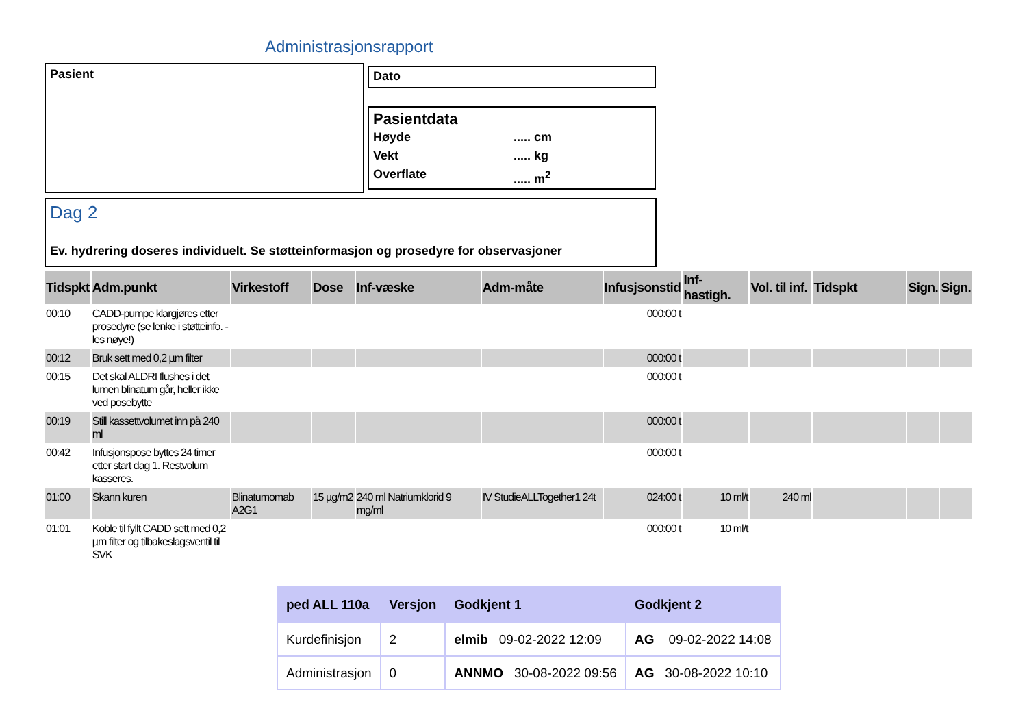Administrasjonsrapport
Pasient Dato
Pasientdata
Høyde..... cm Vekt..... kg Overflate..... m<sup>2</sup>
Dag 2
Ev. hydrering doseres individuelt. Se støtteinformasjon og prosedyre for observasjoner
| Tidspkt | Adm.punkt | Virkestoff | Dose | Inf-væske | Adm-måte | Infusjsonstid | Inf-hastigh. | Vol. til inf. | Tidspkt | Sign. | Sign. |
| --- | --- | --- | --- | --- | --- | --- | --- | --- | --- | --- | --- |
| 00:10 | CADD-pumpe klargjøres etter prosedyre (se lenke i støtteinfo. - les nøye!) | | | | | 000:00 t | | | | | |
| 00:12 | Bruk sett med 0,2 µm filter | | | | | 000:00 t | | | | | |
| 00:15 | Det skal ALDRI flushes i det lumen blinatum går, heller ikke ved posebytte | | | | | 000:00 t | | | | | |
| 00:19 | Still kassettvolumet inn på 240 ml | | | | | 000:00 t | | | | | |
| 00:42 | Infusjonspose byttes 24 timer etter start dag 1. Restvolum kasseres. | | | | | 000:00 t | | | | | |
| 01:00 | Skann kuren | Blinatumomab A2G1 | 15 µg/m2 | 240 ml Natriumklorid 9 mg/ml | IV StudieALLTogether1 24t | 024:00 t | 10 ml/t | 240 ml | | | |
| 01:01 | Koble til fyllt CADD sett med 0,2 µm filter og tilbakeslagsventil til SVK | | | | | 000:00 t | 10 ml/t | | | | |
| ped ALL 110a | Versjon | Godkjent 1 | Godkjent 2 |
| --- | --- | --- | --- |
| Kurdefinisjon | 2 | elmib 09-02-2022 12:09 | AG 09-02-2022 14:08 |
| Administrasjon | 0 | ANNMO 30-08-2022 09:56 | AG 30-08-2022 10:10 |